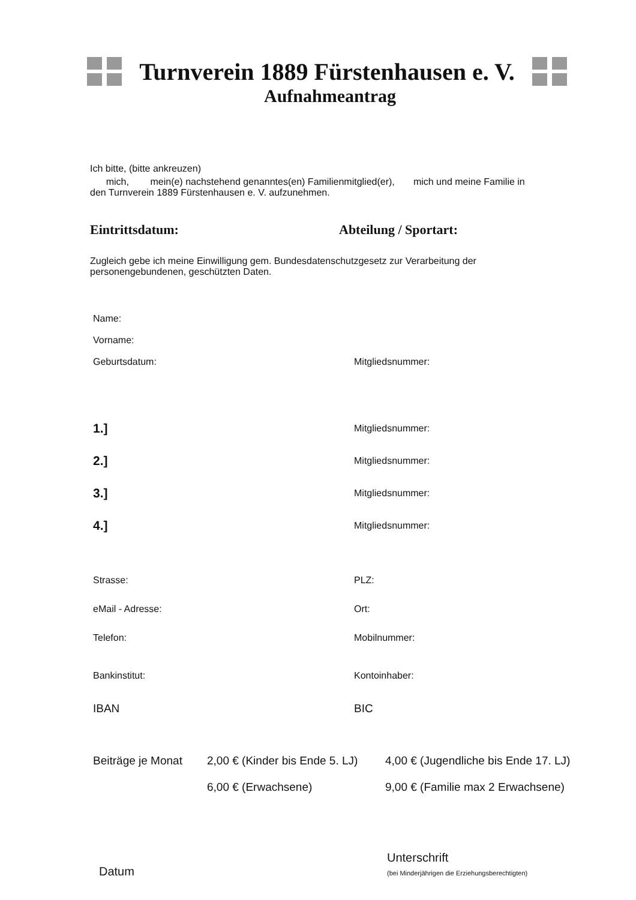Turnverein 1889 Fürstenhausen e. V.
Aufnahmeantrag
Ich bitte, (bitte ankreuzen)
mich, mein(e) nachstehend genanntes(en) Familienmitglied(er), mich und meine Familie in
den Turnverein 1889 Fürstenhausen e. V. aufzunehmen.
Eintrittsdatum: Abteilung / Sportart:
Zugleich gebe ich meine Einwilligung gem. Bundesdatenschutzgesetz zur Verarbeitung der
personengebundenen, geschützten Daten.
Name:
Vorname:
Geburtsdatum: Mitgliedsnummer:
1.]
Mitgliedsnummer:
2.]
Mitgliedsnummer:
3.]
Mitgliedsnummer:
4.]
Mitgliedsnummer:
Strasse: PLZ:
eMail - Adresse: Ort:
Telefon: Mobilnummer:
Bankinstitut: Kontoinhaber:
IBAN BIC
Beiträge je Monat
2,00 € (Kinder bis Ende 5. LJ)
6,00 € (Erwachsene)
4,00 € (Jugendliche bis Ende 17. LJ)
9,00 € (Familie max 2 Erwachsene)
Datum
Unterschrift
(bei Minderjährigen die Erziehungsberechtigten)